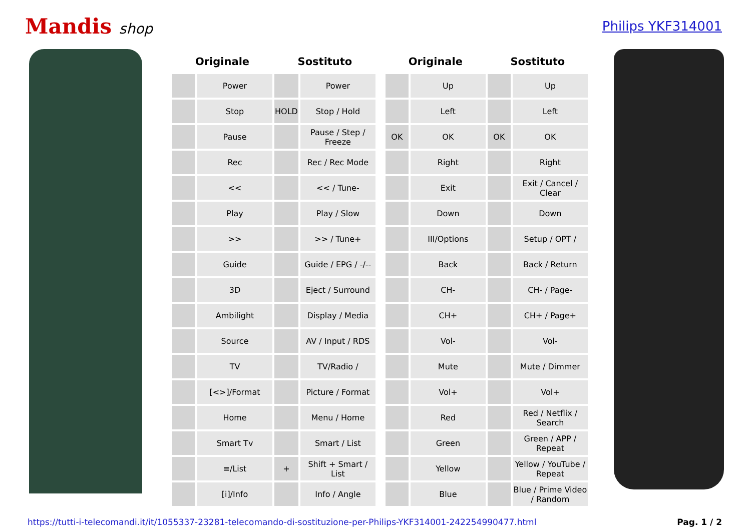Mandis shop Philips YKF314001
| Originale | | Sostituto | | | Originale | | Sostituto | |
| --- | --- | --- | --- | --- | --- | --- | --- | --- |
| | Power | | Power | | | Up | | Up |
| | Stop | HOLD | Stop / Hold | | | Left | | Left |
| | Pause | | Pause / Step / Freeze | | OK | OK | OK | OK |
| | Rec | | Rec / Rec Mode | | | Right | | Right |
| | << | | << / Tune- | | | Exit | | Exit / Cancel / Clear |
| | Play | | Play / Slow | | | Down | | Down |
| | >> | | >> / Tune+ | | | III/Options | | Setup / OPT / |
| | Guide | | Guide / EPG / -/-- | | | Back | | Back / Return |
| | 3D | | Eject / Surround | | | CH- | | CH- / Page- |
| | Ambilight | | Display / Media | | | CH+ | | CH+ / Page+ |
| | Source | | AV / Input / RDS | | | Vol- | | Vol- |
| | TV | | TV/Radio / | | | Mute | | Mute / Dimmer |
| | [<>]/Format | | Picture / Format | | | Vol+ | | Vol+ |
| | Home | | Menu / Home | | | Red | | Red / Netflix / Search |
| | Smart Tv | | Smart / List | | | Green | | Green / APP / Repeat |
| | ≡/List | + | Shift + Smart / List | | | Yellow | | Yellow / YouTube / Repeat |
| | [i]/Info | | Info / Angle | | | Blue | | Blue / Prime Video / Random |
https://tutti-i-telecomandi.it/it/1055337-23281-telecomando-di-sostituzione-per-Philips-YKF314001-242254990477.html Pag. 1 / 2